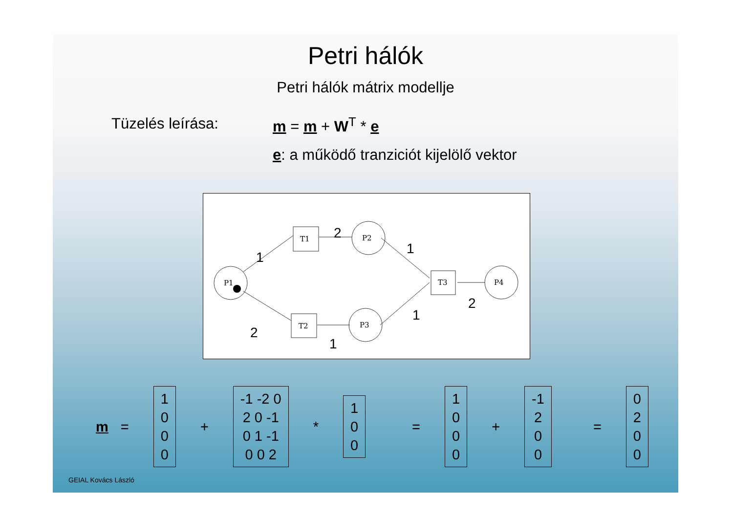Petri hálók
Petri hálók mátrix modellje
Tüzelés leírása: m = m + W<sup>T</sup> * e
e: a működő tranziciót kijelölő vektor
P1
P2
P3
P4
T1
T2
T3
1
2
1
2
2
1
1
m =
1
0
0
0
+
-1 -2 0
2 0 -1
0 1 -1
0 0 2
*
1
0
0
=
1
0
0
0
+
-1
2
0
0
=
0
2
0
0
GEIAL Kovács László